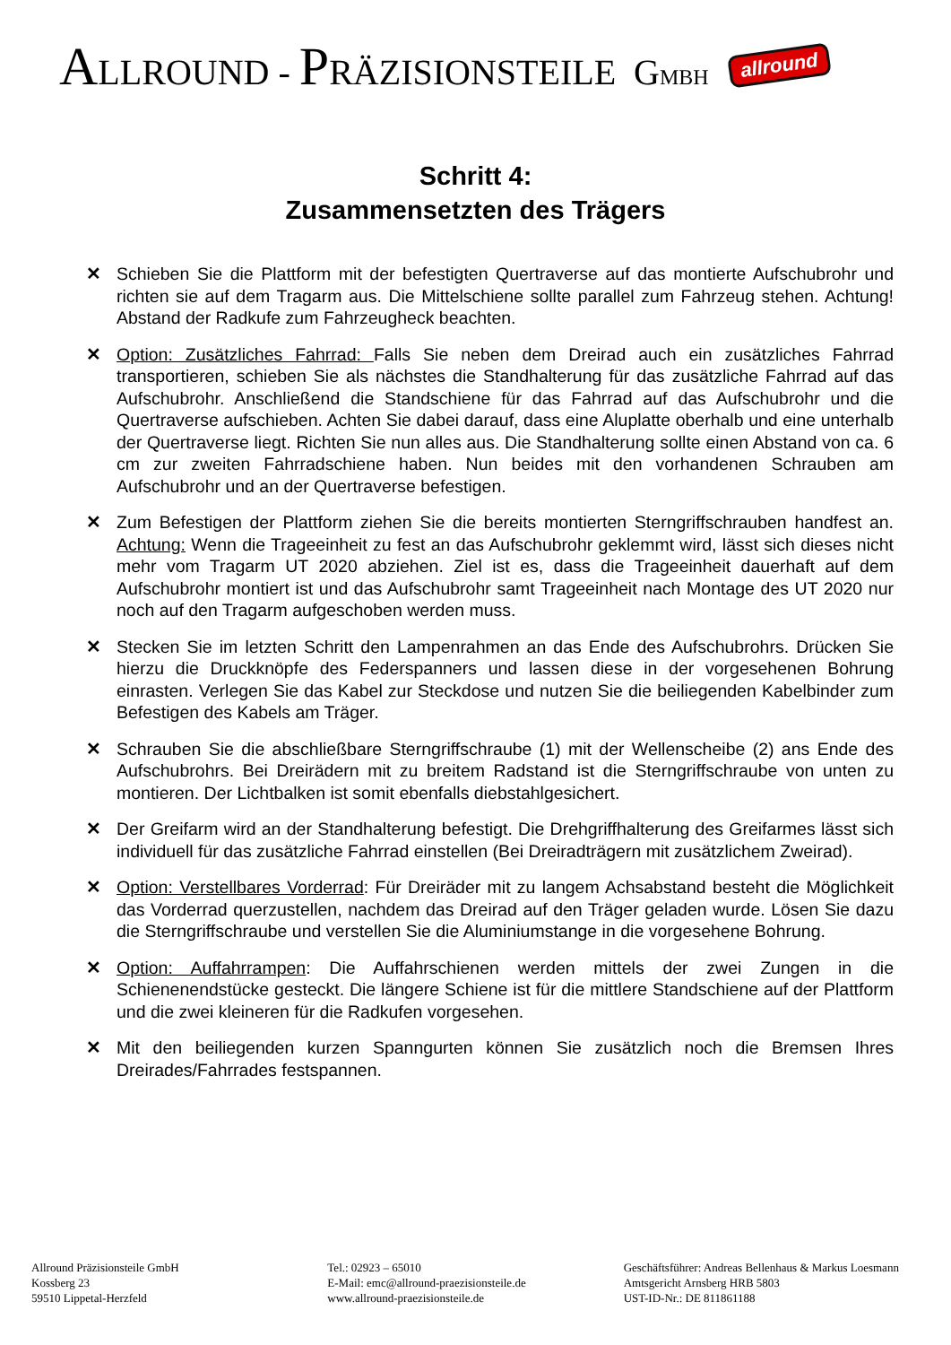ALLROUND - PRÄZISIONSTEILE GMBH allround
Schritt 4:
Zusammensetzten des Trägers
✕ Schieben Sie die Plattform mit der befestigten Quertraverse auf das montierte Aufschubrohr und richten sie auf dem Tragarm aus. Die Mittelschiene sollte parallel zum Fahrzeug stehen. Achtung! Abstand der Radkufe zum Fahrzeugheck beachten.
✕ Option: Zusätzliches Fahrrad: Falls Sie neben dem Dreirad auch ein zusätzliches Fahrrad transportieren, schieben Sie als nächstes die Standhalterung für das zusätzliche Fahrrad auf das Aufschubrohr. Anschließend die Standschiene für das Fahrrad auf das Aufschubrohr und die Quertraverse aufschieben. Achten Sie dabei darauf, dass eine Aluplatte oberhalb und eine unterhalb der Quertraverse liegt. Richten Sie nun alles aus. Die Standhalterung sollte einen Abstand von ca. 6 cm zur zweiten Fahrradschiene haben. Nun beides mit den vorhandenen Schrauben am Aufschubrohr und an der Quertraverse befestigen.
✕ Zum Befestigen der Plattform ziehen Sie die bereits montierten Sterngriffschrauben handfest an. Achtung: Wenn die Trageeinheit zu fest an das Aufschubrohr geklemmt wird, lässt sich dieses nicht mehr vom Tragarm UT 2020 abziehen. Ziel ist es, dass die Trageeinheit dauerhaft auf dem Aufschubrohr montiert ist und das Aufschubrohr samt Trageeinheit nach Montage des UT 2020 nur noch auf den Tragarm aufgeschoben werden muss.
✕ Stecken Sie im letzten Schritt den Lampenrahmen an das Ende des Aufschubrohrs. Drücken Sie hierzu die Druckknöpfe des Federspanners und lassen diese in der vorgesehenen Bohrung einrasten. Verlegen Sie das Kabel zur Steckdose und nutzen Sie die beiliegenden Kabelbinder zum Befestigen des Kabels am Träger.
✕ Schrauben Sie die abschließbare Sterngriffschraube (1) mit der Wellenscheibe (2) ans Ende des Aufschubrohrs. Bei Dreirädern mit zu breitem Radstand ist die Sterngriffschraube von unten zu montieren. Der Lichtbalken ist somit ebenfalls diebstahlgesichert.
✕ Der Greifarm wird an der Standhalterung befestigt. Die Drehgriffhalterung des Greifarmes lässt sich individuell für das zusätzliche Fahrrad einstellen (Bei Dreiradträgern mit zusätzlichem Zweirad).
✕ Option: Verstellbares Vorderrad: Für Dreiräder mit zu langem Achsabstand besteht die Möglichkeit das Vorderrad querzustellen, nachdem das Dreirad auf den Träger geladen wurde. Lösen Sie dazu die Sterngriffschraube und verstellen Sie die Aluminiumstange in die vorgesehene Bohrung.
✕ Option: Auffahrrampen: Die Auffahrschienen werden mittels der zwei Zungen in die Schienenendstücke gesteckt. Die längere Schiene ist für die mittlere Standschiene auf der Plattform und die zwei kleineren für die Radkufen vorgesehen.
✕ Mit den beiliegenden kurzen Spanngurten können Sie zusätzlich noch die Bremsen Ihres Dreirades/Fahrrades festspannen.
Allround Präzisionsteile GmbH
Kossberg 23
59510 Lippetal-Herzfeld
Tel.: 02923 – 65010
E-Mail: emc@allround-praezisionsteile.de
www.allround-praezisionsteile.de
Geschäftsführer: Andreas Bellenhaus & Markus Loesmann
Amtsgericht Arnsberg HRB 5803
UST-ID-Nr.: DE 811861188